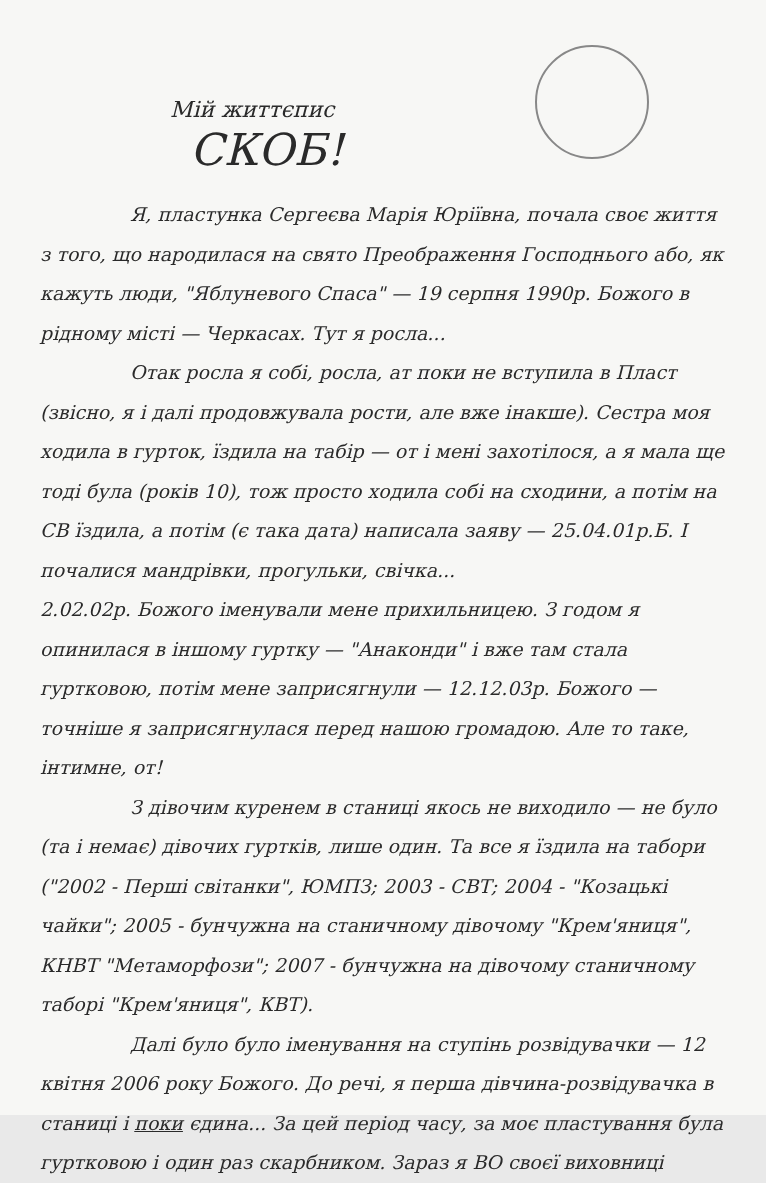Мій життєпис
СКОБ!
Я, пластунка Сергеєва Марія Юріївна, почала своє життя з того, що народилася на свято Преображення Господнього або, як кажуть люди, "Яблуневого Спаса" — 19 серпня 1990р. Божого в рідному місті — Черкасах. Тут я росла...
Отак росла я собі, росла, ат поки не вступила в Пласт (звісно, я і далі продовжувала рости, але вже інакше). Сестра моя ходила в гурток, їздила на табір — от і мені захотілося, а я мала ще тоді була (років 10), тож просто ходила собі на сходини, а потім на СВ їздила, а потім (є така дата) написала заяву — 25.04.01р.Б. І почалися мандрівки, прогульки, свічка...
2.02.02р. Божого іменували мене прихильницею. З годом я опинилася в іншому гуртку — "Анаконди" і вже там стала гуртковою, потім мене заприсягнули — 12.12.03р. Божого — точніше я заприсягнулася перед нашою громадою. Але то таке, інтимне, от!
З дівочим куренем в станиці якось не виходило — не було (та і немає) дівочих гуртків, лише один. Та все я їздила на табори ("2002 - Перші світанки", ЮМПЗ; 2003 - СВТ; 2004 - "Козацькі чайки"; 2005 - бунчужна на станичному дівочому "Крем'яниця", КНВТ "Метаморфози"; 2007 - бунчужна на дівочому станичному таборі "Крем'яниця", КВТ).
Далі було було іменування на ступінь розвідувачки — 12 квітня 2006 року Божого. До речі, я перша дівчина-розвідувачка в станиці і поки єдина... За цей період часу, за моє пластування була гуртковою і один раз скарбником. Зараз я ВО своєї виховниці